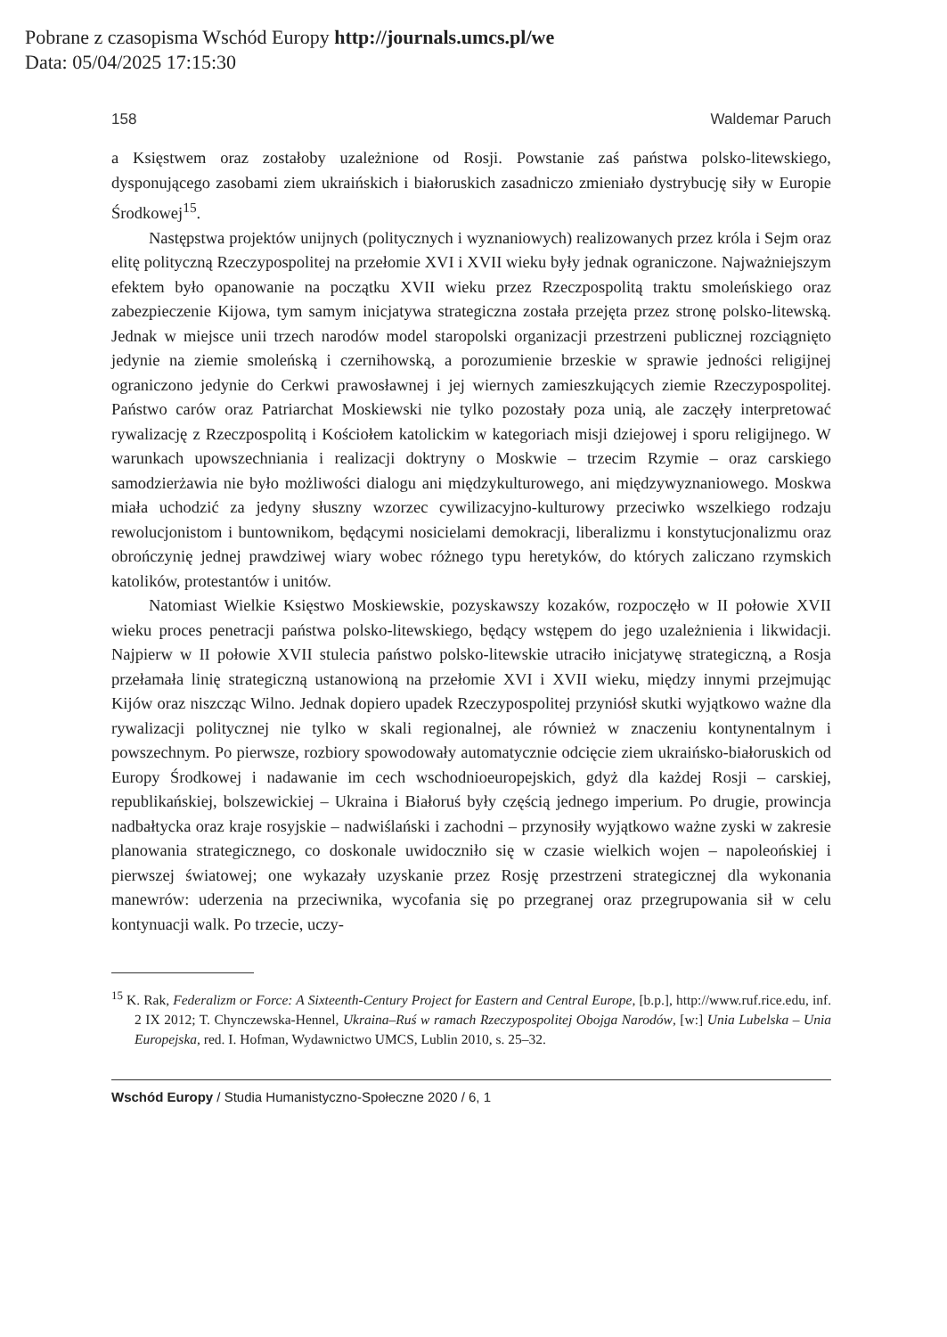Pobrane z czasopisma Wschód Europy http://journals.umcs.pl/we
Data: 05/04/2025 17:15:30
158 Waldemar Paruch
a Księstwem oraz zostałoby uzależnione od Rosji. Powstanie zaś państwa polsko-litewskiego, dysponującego zasobami ziem ukraińskich i białoruskich zasadniczo zmieniało dystrybucję siły w Europie Środkowej<sup>15</sup>.
Następstwa projektów unijnych (politycznych i wyznaniowych) realizowanych przez króla i Sejm oraz elitę polityczną Rzeczypospolitej na przełomie XVI i XVII wieku były jednak ograniczone. Najważniejszym efektem było opanowanie na początku XVII wieku przez Rzeczpospolitą traktu smoleńskiego oraz zabezpieczenie Kijowa, tym samym inicjatywa strategiczna została przejęta przez stronę polsko-litewską. Jednak w miejsce unii trzech narodów model staropolski organizacji przestrzeni publicznej rozciągnięto jedynie na ziemie smoleńską i czernihowską, a porozumienie brzeskie w sprawie jedności religijnej ograniczono jedynie do Cerkwi prawosławnej i jej wiernych zamieszkujących ziemie Rzeczypospolitej. Państwo carów oraz Patriarchat Moskiewski nie tylko pozostały poza unią, ale zaczęły interpretować rywalizację z Rzeczpospolitą i Kościołem katolickim w kategoriach misji dziejowej i sporu religijnego. W warunkach upowszechniania i realizacji doktryny o Moskwie – trzecim Rzymie – oraz carskiego samodzierżawia nie było możliwości dialogu ani międzykulturowego, ani międzywyznaniowego. Moskwa miała uchodzić za jedyny słuszny wzorzec cywilizacyjno-kulturowy przeciwko wszelkiego rodzaju rewolucjonistom i buntownikom, będącymi nosicielami demokracji, liberalizmu i konstytucjonalizmu oraz obrończynię jednej prawdziwej wiary wobec różnego typu heretyków, do których zaliczano rzymskich katolików, protestantów i unitów.
Natomiast Wielkie Księstwo Moskiewskie, pozyskawszy kozaków, rozpoczęło w II połowie XVII wieku proces penetracji państwa polsko-litewskiego, będący wstępem do jego uzależnienia i likwidacji. Najpierw w II połowie XVII stulecia państwo polsko-litewskie utraciło inicjatywę strategiczną, a Rosja przełamała linię strategiczną ustanowioną na przełomie XVI i XVII wieku, między innymi przejmując Kijów oraz niszcząc Wilno. Jednak dopiero upadek Rzeczypospolitej przyniósł skutki wyjątkowo ważne dla rywalizacji politycznej nie tylko w skali regionalnej, ale również w znaczeniu kontynentalnym i powszechnym. Po pierwsze, rozbiory spowodowały automatycznie odcięcie ziem ukraińsko-białoruskich od Europy Środkowej i nadawanie im cech wschodnioeuropejskich, gdyż dla każdej Rosji – carskiej, republikańskiej, bolszewickiej – Ukraina i Białoruś były częścią jednego imperium. Po drugie, prowincja nadbałtycka oraz kraje rosyjskie – nadwiślański i zachodni – przynosiły wyjątkowo ważne zyski w zakresie planowania strategicznego, co doskonale uwidoczniło się w czasie wielkich wojen – napoleońskiej i pierwszej światowej; one wykazały uzyskanie przez Rosję przestrzeni strategicznej dla wykonania manewrów: uderzenia na przeciwnika, wycofania się po przegranej oraz przegrupowania sił w celu kontynuacji walk. Po trzecie, uczy-
<sup>15</sup> K. Rak, Federalizm or Force: A Sixteenth-Century Project for Eastern and Central Europe, [b.p.], http://www.ruf.rice.edu, inf. 2 IX 2012; T. Chynczewska-Hennel, Ukraina–Ruś w ramach Rzeczypospolitej Obojga Narodów, [w:] Unia Lubelska – Unia Europejska, red. I. Hofman, Wydawnictwo UMCS, Lublin 2010, s. 25–32.
Wschód Europy / Studia Humanistyczno-Społeczne 2020 / 6, 1